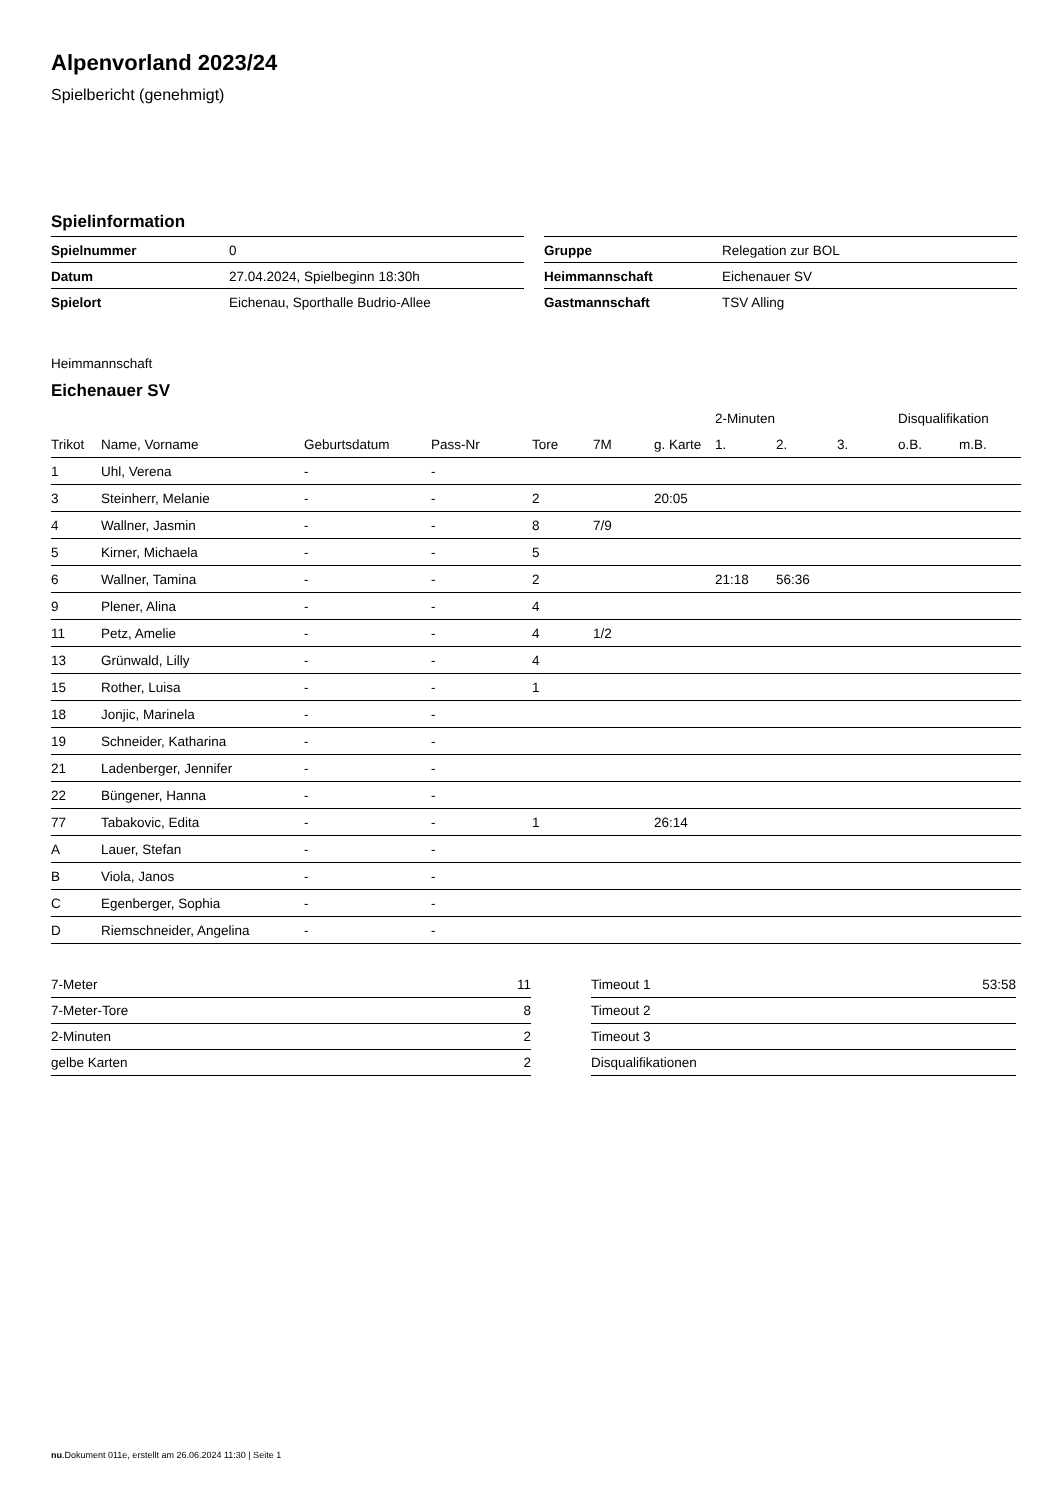Alpenvorland 2023/24
Spielbericht (genehmigt)
Spielinformation
| Spielnummer | 0 |
| Datum | 27.04.2024, Spielbeginn 18:30h |
| Spielort | Eichenau, Sporthalle Budrio-Allee |
| Gruppe | Relegation zur BOL |
| Heimmannschaft | Eichenauer SV |
| Gastmannschaft | TSV Alling |
Heimmannschaft
Eichenauer SV
| | | | | | | | 2-Minuten | | | Disqualifikation | |
| --- | --- | --- | --- | --- | --- | --- | --- | --- | --- | --- | --- |
| Trikot | Name, Vorname | Geburtsdatum | Pass-Nr | Tore | 7M | g. Karte | 1. | 2. | 3. | o.B. | m.B. |
| 1 | Uhl, Verena | - | - | | | | | | | | |
| 3 | Steinherr, Melanie | - | - | 2 | | 20:05 | | | | | |
| 4 | Wallner, Jasmin | - | - | 8 | 7/9 | | | | | | |
| 5 | Kirner, Michaela | - | - | 5 | | | | | | | |
| 6 | Wallner, Tamina | - | - | 2 | | | 21:18 | 56:36 | | | |
| 9 | Plener, Alina | - | - | 4 | | | | | | | |
| 11 | Petz, Amelie | - | - | 4 | 1/2 | | | | | | |
| 13 | Grünwald, Lilly | - | - | 4 | | | | | | | |
| 15 | Rother, Luisa | - | - | 1 | | | | | | | |
| 18 | Jonjic, Marinela | - | - | | | | | | | | |
| 19 | Schneider, Katharina | - | - | | | | | | | | |
| 21 | Ladenberger, Jennifer | - | - | | | | | | | | |
| 22 | Büngener, Hanna | - | - | | | | | | | | |
| 77 | Tabakovic, Edita | - | - | 1 | | 26:14 | | | | | |
| A | Lauer, Stefan | - | - | | | | | | | | |
| B | Viola, Janos | - | - | | | | | | | | |
| C | Egenberger, Sophia | - | - | | | | | | | | |
| D | Riemschneider, Angelina | - | - | | | | | | | | |
| 7-Meter | 11 |
| 7-Meter-Tore | 8 |
| 2-Minuten | 2 |
| gelbe Karten | 2 |
| Timeout 1 | 53:58 |
| Timeout 2 | |
| Timeout 3 | |
| Disqualifikationen | |
nu.Dokument 011e, erstellt am 26.06.2024 11:30 | Seite 1